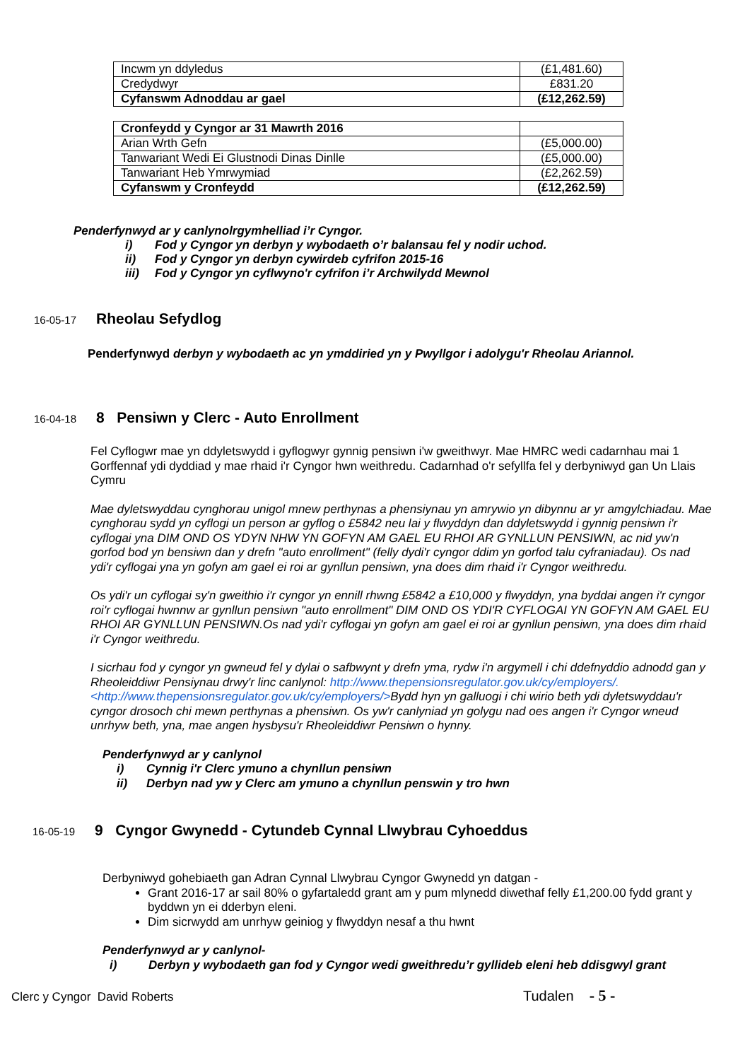| Incwm yn ddyledus | (£1,481.60) |
| Credydwyr | £831.20 |
| Cyfanswm Adnoddau ar gael | (£12,262.59) |
| Cronfeydd y Cyngor ar 31 Mawrth 2016 | |
| Arian Wrth Gefn | (£5,000.00) |
| Tanwariant Wedi Ei Glustnodi Dinas Dinlle | (£5,000.00) |
| Tanwariant Heb Ymrwymiad | (£2,262.59) |
| Cyfanswm y Cronfeydd | (£12,262.59) |
Penderfynwyd ar y canlynolrgymhelliad i’r Cyngor.
i) Fod y Cyngor yn derbyn y wybodaeth o’r balansau fel y nodir uchod.
ii) Fod y Cyngor yn derbyn cywirdeb cyfrifon 2015-16
iii) Fod y Cyngor yn cyflwyno'r cyfrifon i’r Archwilydd Mewnol
16-05-17
Rheolau Sefydlog
Penderfynwyd derbyn y wybodaeth ac yn ymddiried yn y Pwyllgor i adolygu'r Rheolau Ariannol.
16-04-18
8 Pensiwn y Clerc - Auto Enrollment
Fel Cyflogwr mae yn ddyletswydd i gyflogwyr gynnig pensiwn i'w gweithwyr. Mae HMRC wedi cadarnhau mai 1 Gorffennaf ydi dyddiad y mae rhaid i'r Cyngor hwn weithredu. Cadarnhad o'r sefyllfa fel y derbyniwyd gan Un Llais Cymru
Mae dyletswyddau cynghorau unigol mnew perthynas a phensiynau yn amrywio yn dibynnu ar yr amgylchiadau. Mae cynghorau sydd yn cyflogi un person ar gyflog o £5842 neu lai y flwyddyn dan ddyletswydd i gynnig pensiwn i'r cyflogai yna DIM OND OS YDYN NHW YN GOFYN AM GAEL EU RHOI AR GYNLLUN PENSIWN, ac nid yw'n gorfod bod yn bensiwn dan y drefn "auto enrollment" (felly dydi'r cyngor ddim yn gorfod talu cyfraniadau). Os nad ydi'r cyflogai yna yn gofyn am gael ei roi ar gynllun pensiwn, yna does dim rhaid i'r Cyngor weithredu.
Os ydi'r un cyflogai sy'n gweithio i'r cyngor yn ennill rhwng £5842 a £10,000 y flwyddyn, yna byddai angen i'r cyngor roi'r cyflogai hwnnw ar gynllun pensiwn "auto enrollment" DIM OND OS YDI'R CYFLOGAI YN GOFYN AM GAEL EU RHOI AR GYNLLUN PENSIWN.Os nad ydi'r cyflogai yn gofyn am gael ei roi ar gynllun pensiwn, yna does dim rhaid i'r Cyngor weithredu.
I sicrhau fod y cyngor yn gwneud fel y dylai o safbwynt y drefn yma, rydw i'n argymell i chi ddefnyddio adnodd gan y Rheoleiddiwr Pensiynau drwy'r linc canlynol: http://www.thepensionsregulator.gov.uk/cy/employers/. <http://www.thepensionsregulator.gov.uk/cy/employers/>Bydd hyn yn galluogi i chi wirio beth ydi dyletswyddau'r cyngor drosoch chi mewn perthynas a phensiwn. Os yw'r canlyniad yn golygu nad oes angen i'r Cyngor wneud unrhyw beth, yna, mae angen hysbysu'r Rheoleiddiwr Pensiwn o hynny.
Penderfynwyd ar y canlynol
i) Cynnig i'r Clerc ymuno a chynllun pensiwn
ii) Derbyn nad yw y Clerc am ymuno a chynllun penswin y tro hwn
16-05-19
9 Cyngor Gwynedd - Cytundeb Cynnal Llwybrau Cyhoeddus
Derbyniwyd gohebiaeth gan Adran Cynnal Llwybrau Cyngor Gwynedd yn datgan -
Grant 2016-17 ar sail 80% o gyfartaledd grant am y pum mlynedd diwethaf felly £1,200.00 fydd grant y byddwn yn ei dderbyn eleni.
Dim sicrwydd am unrhyw geiniog y flwyddyn nesaf a thu hwnt
Penderfynwyd ar y canlynol-
i) Derbyn y wybodaeth gan fod y Cyngor wedi gweithredu’r gyllideb eleni heb ddisgwyl grant
Clerc y Cyngor David Roberts Tudalen - 5 -